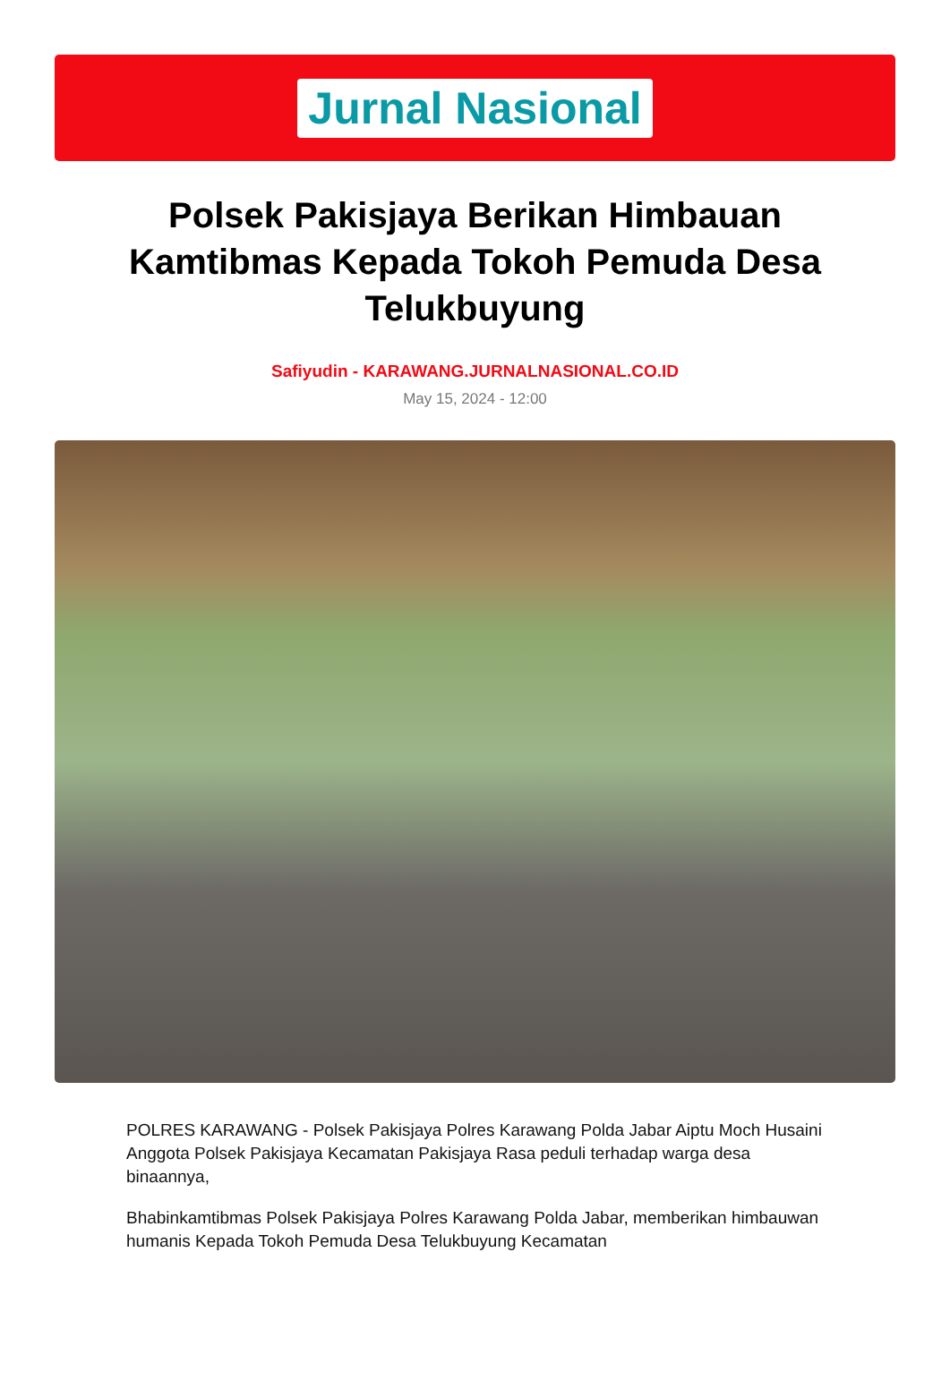Jurnal Nasional
Polsek Pakisjaya Berikan Himbauan Kamtibmas Kepada Tokoh Pemuda Desa Telukbuyung
Safiyudin - KARAWANG.JURNALNASIONAL.CO.ID
May 15, 2024 - 12:00
POLRES KARAWANG - Polsek Pakisjaya Polres Karawang Polda Jabar Aiptu Moch Husaini Anggota Polsek Pakisjaya Kecamatan Pakisjaya Rasa peduli terhadap warga desa binaannya,
Bhabinkamtibmas Polsek Pakisjaya Polres Karawang Polda Jabar, memberikan himbauwan humanis Kepada Tokoh Pemuda Desa Telukbuyung Kecamatan